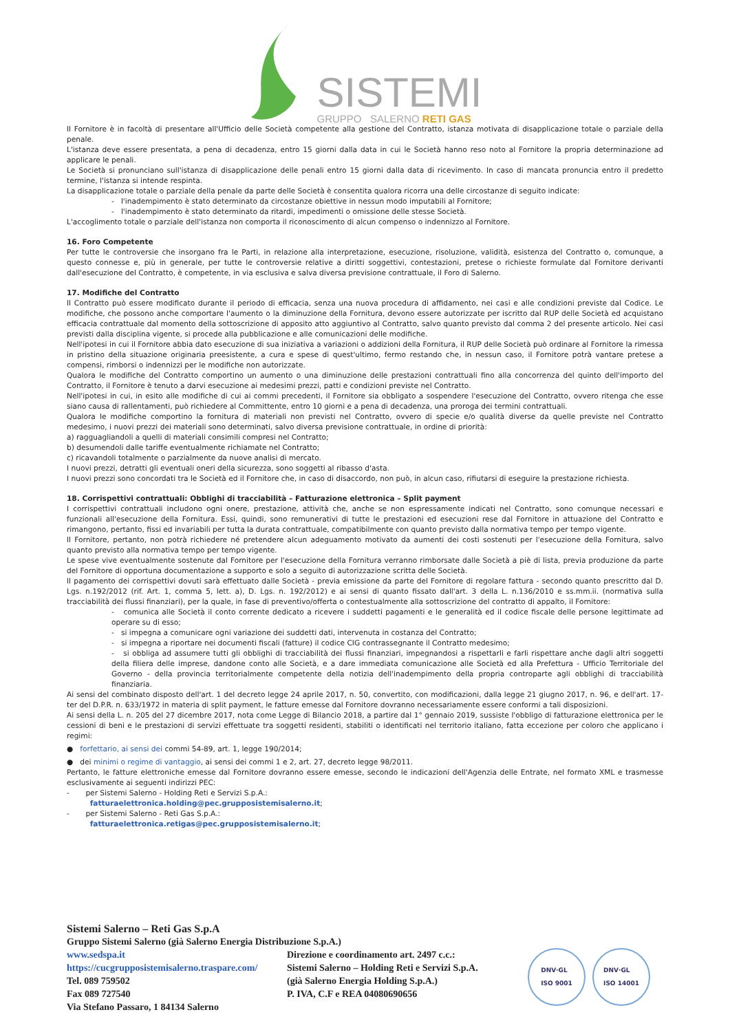SISTEMI
GRUPPO SALERNO RETI GAS
Il Fornitore è in facoltà di presentare all'Ufficio delle Società competente alla gestione del Contratto, istanza motivata di disapplicazione totale o parziale della penale.
L'istanza deve essere presentata, a pena di decadenza, entro 15 giorni dalla data in cui le Società hanno reso noto al Fornitore la propria determinazione ad applicare le penali.
Le Società si pronunciano sull'istanza di disapplicazione delle penali entro 15 giorni dalla data di ricevimento. In caso di mancata pronuncia entro il predetto termine, l'istanza si intende respinta.
La disapplicazione totale o parziale della penale da parte delle Società è consentita qualora ricorra una delle circostanze di seguito indicate:
- l'inadempimento è stato determinato da circostanze obiettive in nessun modo imputabili al Fornitore;
- l'inadempimento è stato determinato da ritardi, impedimenti o omissione delle stesse Società.
L'accoglimento totale o parziale dell'istanza non comporta il riconoscimento di alcun compenso o indennizzo al Fornitore.
16. Foro Competente
Per tutte le controversie che insorgano fra le Parti, in relazione alla interpretazione, esecuzione, risoluzione, validità, esistenza del Contratto o, comunque, a questo connesse e, più in generale, per tutte le controversie relative a diritti soggettivi, contestazioni, pretese o richieste formulate dal Fornitore derivanti dall'esecuzione del Contratto, è competente, in via esclusiva e salva diversa previsione contrattuale, il Foro di Salerno.
17. Modifiche del Contratto
Il Contratto può essere modificato durante il periodo di efficacia, senza una nuova procedura di affidamento, nei casi e alle condizioni previste dal Codice. Le modifiche, che possono anche comportare l'aumento o la diminuzione della Fornitura, devono essere autorizzate per iscritto dal RUP delle Società ed acquistano efficacia contrattuale dal momento della sottoscrizione di apposito atto aggiuntivo al Contratto, salvo quanto previsto dal comma 2 del presente articolo. Nei casi previsti dalla disciplina vigente, si procede alla pubblicazione e alle comunicazioni delle modifiche.
Nell'ipotesi in cui il Fornitore abbia dato esecuzione di sua iniziativa a variazioni o addizioni della Fornitura, il RUP delle Società può ordinare al Fornitore la rimessa in pristino della situazione originaria preesistente, a cura e spese di quest'ultimo, fermo restando che, in nessun caso, il Fornitore potrà vantare pretese a compensi, rimborsi o indennizzi per le modifiche non autorizzate.
Qualora le modifiche del Contratto comportino un aumento o una diminuzione delle prestazioni contrattuali fino alla concorrenza del quinto dell'importo del Contratto, il Fornitore è tenuto a darvi esecuzione ai medesimi prezzi, patti e condizioni previste nel Contratto.
Nell'ipotesi in cui, in esito alle modifiche di cui ai commi precedenti, il Fornitore sia obbligato a sospendere l'esecuzione del Contratto, ovvero ritenga che esse siano causa di rallentamenti, può richiedere al Committente, entro 10 giorni e a pena di decadenza, una proroga dei termini contrattuali.
Qualora le modifiche comportino la fornitura di materiali non previsti nel Contratto, ovvero di specie e/o qualità diverse da quelle previste nel Contratto medesimo, i nuovi prezzi dei materiali sono determinati, salvo diversa previsione contrattuale, in ordine di priorità:
a) ragguagliandoli a quelli di materiali consimili compresi nel Contratto;
b) desumendoli dalle tariffe eventualmente richiamate nel Contratto;
c) ricavandoli totalmente o parzialmente da nuove analisi di mercato.
I nuovi prezzi, detratti gli eventuali oneri della sicurezza, sono soggetti al ribasso d'asta.
I nuovi prezzi sono concordati tra le Società ed il Fornitore che, in caso di disaccordo, non può, in alcun caso, rifiutarsi di eseguire la prestazione richiesta.
18. Corrispettivi contrattuali: Obblighi di tracciabilità – Fatturazione elettronica – Split payment
I corrispettivi contrattuali includono ogni onere, prestazione, attività che, anche se non espressamente indicati nel Contratto, sono comunque necessari e funzionali all'esecuzione della Fornitura. Essi, quindi, sono remunerativi di tutte le prestazioni ed esecuzioni rese dal Fornitore in attuazione del Contratto e rimangono, pertanto, fissi ed invariabili per tutta la durata contrattuale, compatibilmente con quanto previsto dalla normativa tempo per tempo vigente.
Il Fornitore, pertanto, non potrà richiedere né pretendere alcun adeguamento motivato da aumenti dei costi sostenuti per l'esecuzione della Fornitura, salvo quanto previsto alla normativa tempo per tempo vigente.
Le spese vive eventualmente sostenute dal Fornitore per l'esecuzione della Fornitura verranno rimborsate dalle Società a piè di lista, previa produzione da parte del Fornitore di opportuna documentazione a supporto e solo a seguito di autorizzazione scritta delle Società.
Il pagamento dei corrispettivi dovuti sarà effettuato dalle Società - previa emissione da parte del Fornitore di regolare fattura - secondo quanto prescritto dal D. Lgs. n.192/2012 (rif. Art. 1, comma 5, lett. a), D. Lgs. n. 192/2012) e ai sensi di quanto fissato dall'art. 3 della L. n.136/2010 e ss.mm.ii. (normativa sulla tracciabilità dei flussi finanziari), per la quale, in fase di preventivo/offerta o contestualmente alla sottoscrizione del contratto di appalto, il Fornitore:
- comunica alle Società il conto corrente dedicato a ricevere i suddetti pagamenti e le generalità ed il codice fiscale delle persone legittimate ad operare su di esso;
- si impegna a comunicare ogni variazione dei suddetti dati, intervenuta in costanza del Contratto;
- si impegna a riportare nei documenti fiscali (fatture) il codice CIG contrassegnante il Contratto medesimo;
- si obbliga ad assumere tutti gli obblighi di tracciabilità dei flussi finanziari, impegnandosi a rispettarli e farli rispettare anche dagli altri soggetti della filiera delle imprese, dandone conto alle Società, e a dare immediata comunicazione alle Società ed alla Prefettura - Ufficio Territoriale del Governo - della provincia territorialmente competente della notizia dell'inadempimento della propria controparte agli obblighi di tracciabilità finanziaria.
Ai sensi del combinato disposto dell'art. 1 del decreto legge 24 aprile 2017, n. 50, convertito, con modificazioni, dalla legge 21 giugno 2017, n. 96, e dell'art. 17-ter del D.P.R. n. 633/1972 in materia di split payment, le fatture emesse dal Fornitore dovranno necessariamente essere conformi a tali disposizioni.
Ai sensi della L. n. 205 del 27 dicembre 2017, nota come Legge di Bilancio 2018, a partire dal 1° gennaio 2019, sussiste l'obbligo di fatturazione elettronica per le cessioni di beni e le prestazioni di servizi effettuate tra soggetti residenti, stabiliti o identificati nel territorio italiano, fatta eccezione per coloro che applicano i regimi:
● forfettario, ai sensi dei commi 54-89, art. 1, legge 190/2014;
● dei minimi o regime di vantaggio, ai sensi dei commi 1 e 2, art. 27, decreto legge 98/2011.
Pertanto, le fatture elettroniche emesse dal Fornitore dovranno essere emesse, secondo le indicazioni dell'Agenzia delle Entrate, nel formato XML e trasmesse esclusivamente ai seguenti indirizzi PEC:
- per Sistemi Salerno - Holding Reti e Servizi S.p.A.:
fatturaelettronica.holding@pec.grupposistemisalerno.it;
- per Sistemi Salerno - Reti Gas S.p.A.:
fatturaelettronica.retigas@pec.grupposistemisalerno.it;
Sistemi Salerno – Reti Gas S.p.A
Gruppo Sistemi Salerno (già Salerno Energia Distribuzione S.p.A.)
www.sedspa.it
https://cucgrupposistemisalerno.traspare.com/
Tel. 089 759502
Fax 089 727540
Via Stefano Passaro, 1 84134 Salerno
Direzione e coordinamento art. 2497 c.c.:
Sistemi Salerno – Holding Reti e Servizi S.p.A.
(già Salerno Energia Holding S.p.A.)
P. IVA, C.F e REA 04080690656
DNV·GL
ISO 9001
DNV·GL
ISO 14001